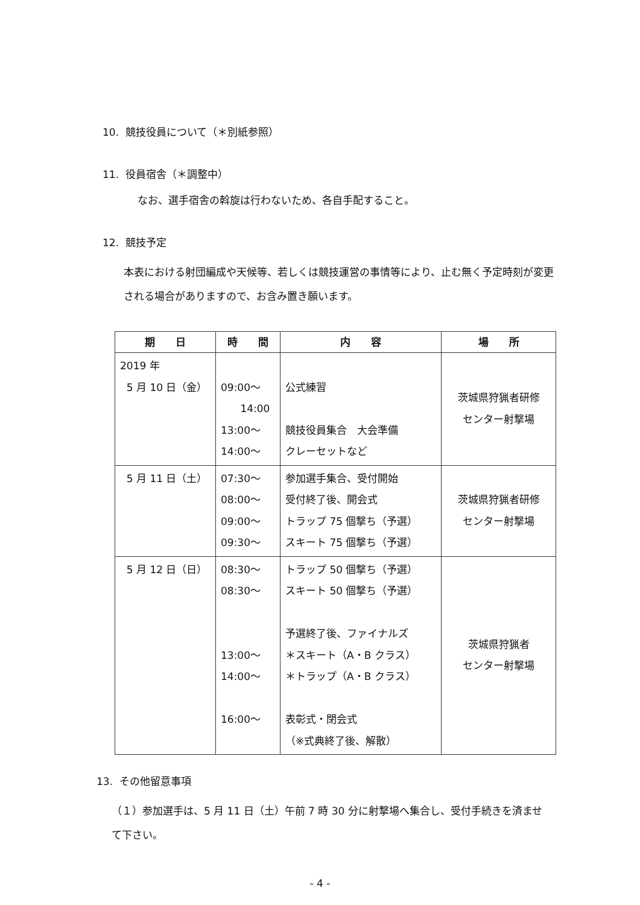10. 競技役員について（＊別紙参照）
11. 役員宿舎（＊調整中）
なお、選手宿舎の斡旋は行わないため、各自手配すること。
12. 競技予定
本表における射団編成や天候等、若しくは競技運営の事情等により、止む無く予定時刻が変更される場合がありますので、お含み置き願います。
| 期 日 | 時 間 | 内 容 | 場 所 |
| --- | --- | --- | --- |
| 2019 年 5 月 10 日（金） | 09:00〜 14:00 13:00〜 14:00〜 | 公式練習 競技役員集合 大会準備 クレーセットなど | 茨城県狩猟者研修 センター射撃場 |
| 5 月 11 日（土） | 07:30〜 08:00〜 09:00〜 09:30〜 | 参加選手集合、受付開始 受付終了後、開会式 トラップ 75 個撃ち（予選） スキート 75 個撃ち（予選） | 茨城県狩猟者研修 センター射撃場 |
| 5 月 12 日（日） | 08:30〜 08:30〜 13:00〜 14:00〜 16:00〜 | トラップ 50 個撃ち（予選） スキート 50 個撃ち（予選） 予選終了後、ファイナルズ ＊スキート（A・B クラス） ＊トラップ（A・B クラス） 表彰式・閉会式 （※式典終了後、解散） | 茨城県狩猟者 センター射撃場 |
13. その他留意事項
（１）参加選手は、5 月 11 日（土）午前 7 時 30 分に射撃場へ集合し、受付手続きを済ませて下さい。
- 4 -